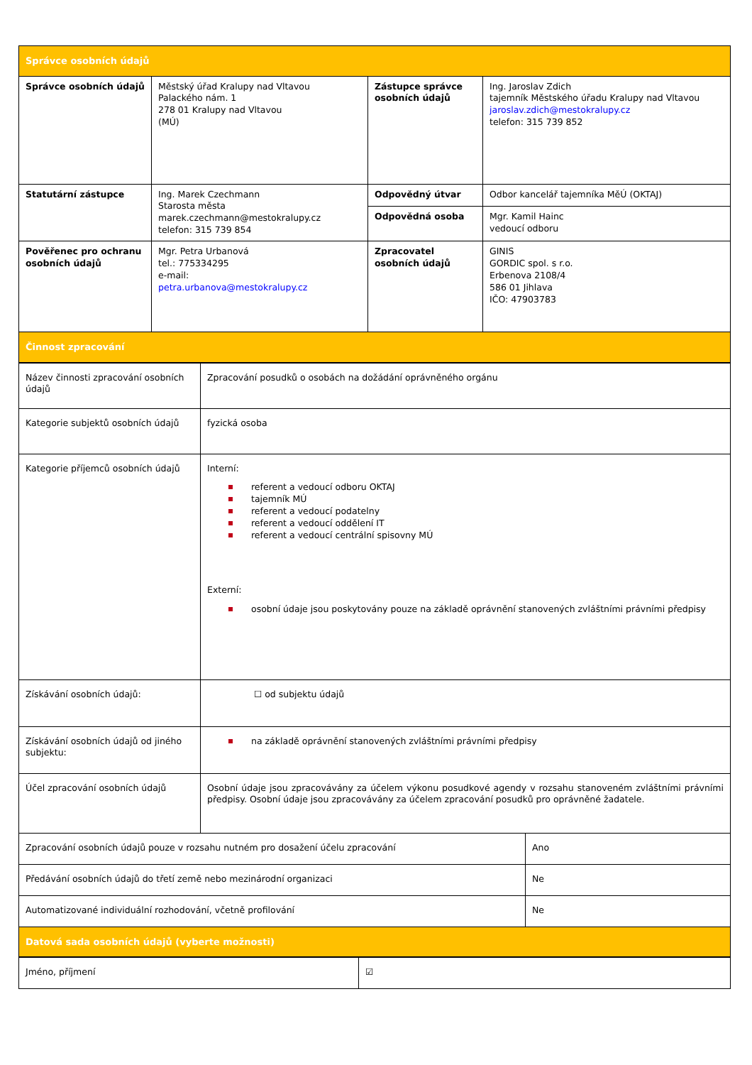| Správce osobních údajů | | | |
| Správce osobních údajů | Městský úřad Kralupy nad Vltavou Palackého nám. 1 278 01 Kralupy nad Vltavou (MÚ) | Zástupce správce osobních údajů | Ing. Jaroslav Zdich tajemník Městského úřadu Kralupy nad Vltavou jaroslav.zdich@mestokralupy.cz telefon: 315 739 852 |
| Statutární zástupce | Ing. Marek Czechmann Starosta města marek.czechmann@mestokralupy.cz telefon: 315 739 854 | Odpovědný útvar | Odbor kancelář tajemníka MěÚ (OKTAJ) |
| | | Odpovědná osoba | Mgr. Kamil Hainc vedoucí odboru |
| Pověřenec pro ochranu osobních údajů | Mgr. Petra Urbanová tel.: 775334295 e-mail: petra.urbanova@mestokralupy.cz | Zpracovatel osobních údajů | GINIS GORDIC spol. s r.o. Erbenova 2108/4 586 01 Jihlava IČO: 47903783 |
| Činnost zpracování | | | |
| Název činnosti zpracování osobních údajů | Zpracování posudků o osobách na dožádání oprávněného orgánu | |
| Kategorie subjektů osobních údajů | fyzická osoba | |
| Kategorie příjemců osobních údajů | Interní: referent a vedoucí odboru OKTAJ tajemník MÚ referent a vedoucí podatelny referent a vedoucí oddělení IT referent a vedoucí centrální spisovny MÚ Externí: osobní údaje jsou poskytovány pouze na základě oprávnění stanovených zvláštními právními předpisy | |
| Získávání osobních údajů: | ☐ od subjektu údajů | |
| Získávání osobních údajů od jiného subjektu: | na základě oprávnění stanovených zvláštními právními předpisy | |
| Účel zpracování osobních údajů | Osobní údaje jsou zpracovávány za účelem výkonu posudkové agendy v rozsahu stanoveném zvláštními právními předpisy. Osobní údaje jsou zpracovávány za účelem zpracování posudků pro oprávněné žadatele. | |
| Zpracování osobních údajů pouze v rozsahu nutném pro dosažení účelu zpracování | | Ano |
| Předávání osobních údajů do třetí země nebo mezinárodní organizaci | | Ne |
| Automatizované individuální rozhodování, včetně profilování | | Ne |
| Datová sada osobních údajů (vyberte možnosti) | | |
| Jméno, příjmení | ☑ |